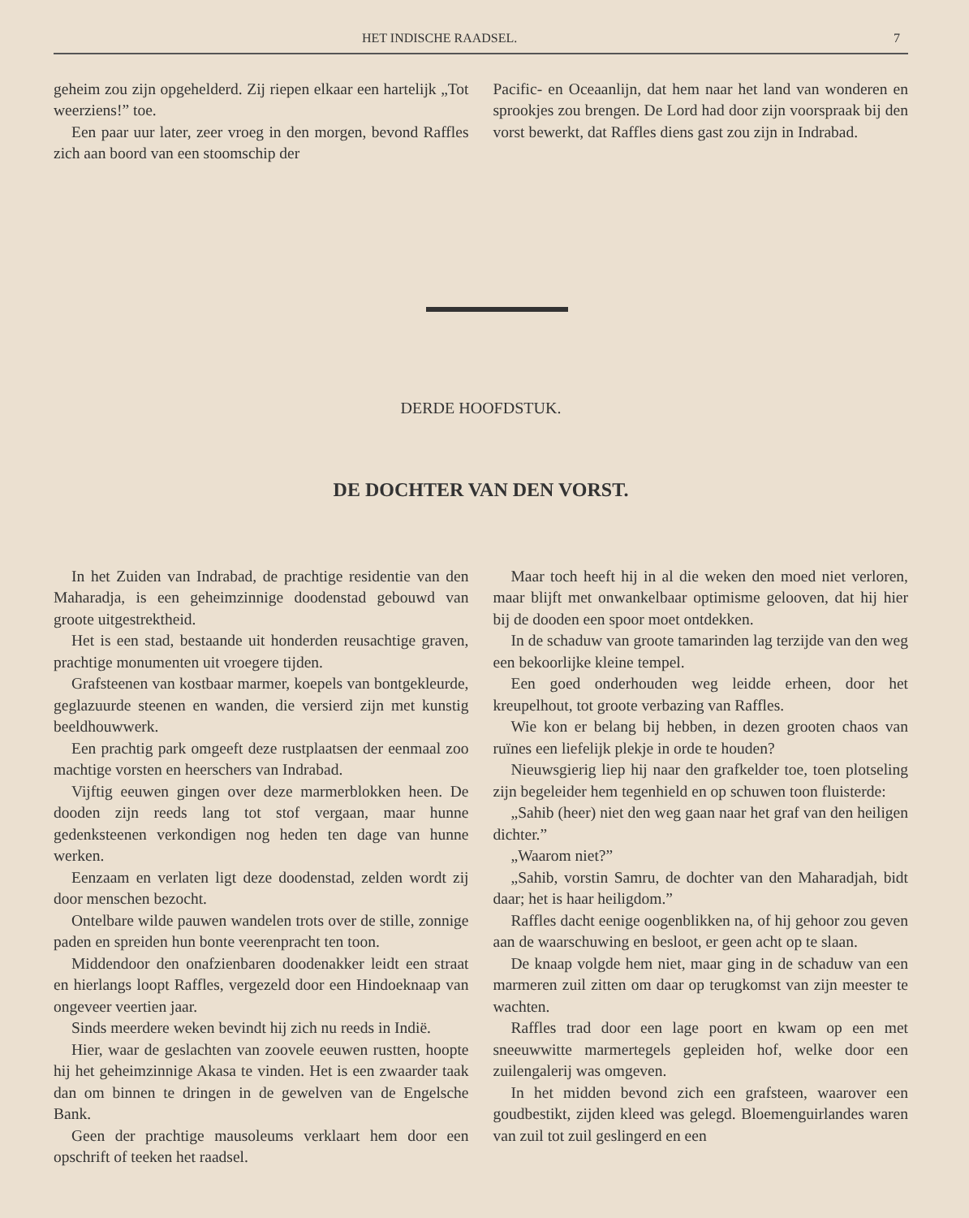HET INDISCHE RAADSEL. 7
geheim zou zijn opgehelderd. Zij riepen elkaar een hartelijk „Tot weerziens!” toe.
Een paar uur later, zeer vroeg in den morgen, bevond Raffles zich aan boord van een stoomschip der
Pacific- en Oceaanlijn, dat hem naar het land van wonderen en sprookjes zou brengen. De Lord had door zijn voorspraak bij den vorst bewerkt, dat Raffles diens gast zou zijn in Indrabad.
DERDE HOOFDSTUK.
DE DOCHTER VAN DEN VORST.
In het Zuiden van Indrabad, de prachtige residentie van den Maharadja, is een geheimzinnige doodenstad gebouwd van groote uitgestrektheid.
Het is een stad, bestaande uit honderden reusachtige graven, prachtige monumenten uit vroegere tijden.
Grafsteenen van kostbaar marmer, koepels van bontgekleurde, geglazuurde steenen en wanden, die versierd zijn met kunstig beeldhouwwerk.
Een prachtig park omgeeft deze rustplaatsen der eenmaal zoo machtige vorsten en heerschers van Indrabad.
Vijftig eeuwen gingen over deze marmerblokken heen. De dooden zijn reeds lang tot stof vergaan, maar hunne gedenksteenen verkondigen nog heden ten dage van hunne werken.
Eenzaam en verlaten ligt deze doodenstad, zelden wordt zij door menschen bezocht.
Ontelbare wilde pauwen wandelen trots over de stille, zonnige paden en spreiden hun bonte veerenpracht ten toon.
Middendoor den onafzienbaren doodenakker leidt een straat en hierlangs loopt Raffles, vergezeld door een Hindoeknaap van ongeveer veertien jaar.
Sinds meerdere weken bevindt hij zich nu reeds in Indië.
Hier, waar de geslachten van zoovele eeuwen rustten, hoopte hij het geheimzinnige Akasa te vinden. Het is een zwaarder taak dan om binnen te dringen in de gewelven van de Engelsche Bank.
Geen der prachtige mausoleums verklaart hem door een opschrift of teeken het raadsel.
Maar toch heeft hij in al die weken den moed niet verloren, maar blijft met onwankelbaar optimisme gelooven, dat hij hier bij de dooden een spoor moet ontdekken.
In de schaduw van groote tamarinden lag terzijde van den weg een bekoorlijke kleine tempel.
Een goed onderhouden weg leidde erheen, door het kreupelhout, tot groote verbazing van Raffles.
Wie kon er belang bij hebben, in dezen grooten chaos van ruïnes een liefelijk plekje in orde te houden?
Nieuwsgierig liep hij naar den grafkelder toe, toen plotseling zijn begeleider hem tegenhield en op schuwen toon fluisterde:
„Sahib (heer) niet den weg gaan naar het graf van den heiligen dichter.”
„Waarom niet?”
„Sahib, vorstin Samru, de dochter van den Maharadjah, bidt daar; het is haar heiligdom.”
Raffles dacht eenige oogenblikken na, of hij gehoor zou geven aan de waarschuwing en besloot, er geen acht op te slaan.
De knaap volgde hem niet, maar ging in de schaduw van een marmeren zuil zitten om daar op terugkomst van zijn meester te wachten.
Raffles trad door een lage poort en kwam op een met sneeuwwitte marmertegels gepleiden hof, welke door een zuilengalerij was omgeven.
In het midden bevond zich een grafsteen, waarover een goudbestikt, zijden kleed was gelegd. Bloemenguirlandes waren van zuil tot zuil geslingerd en een